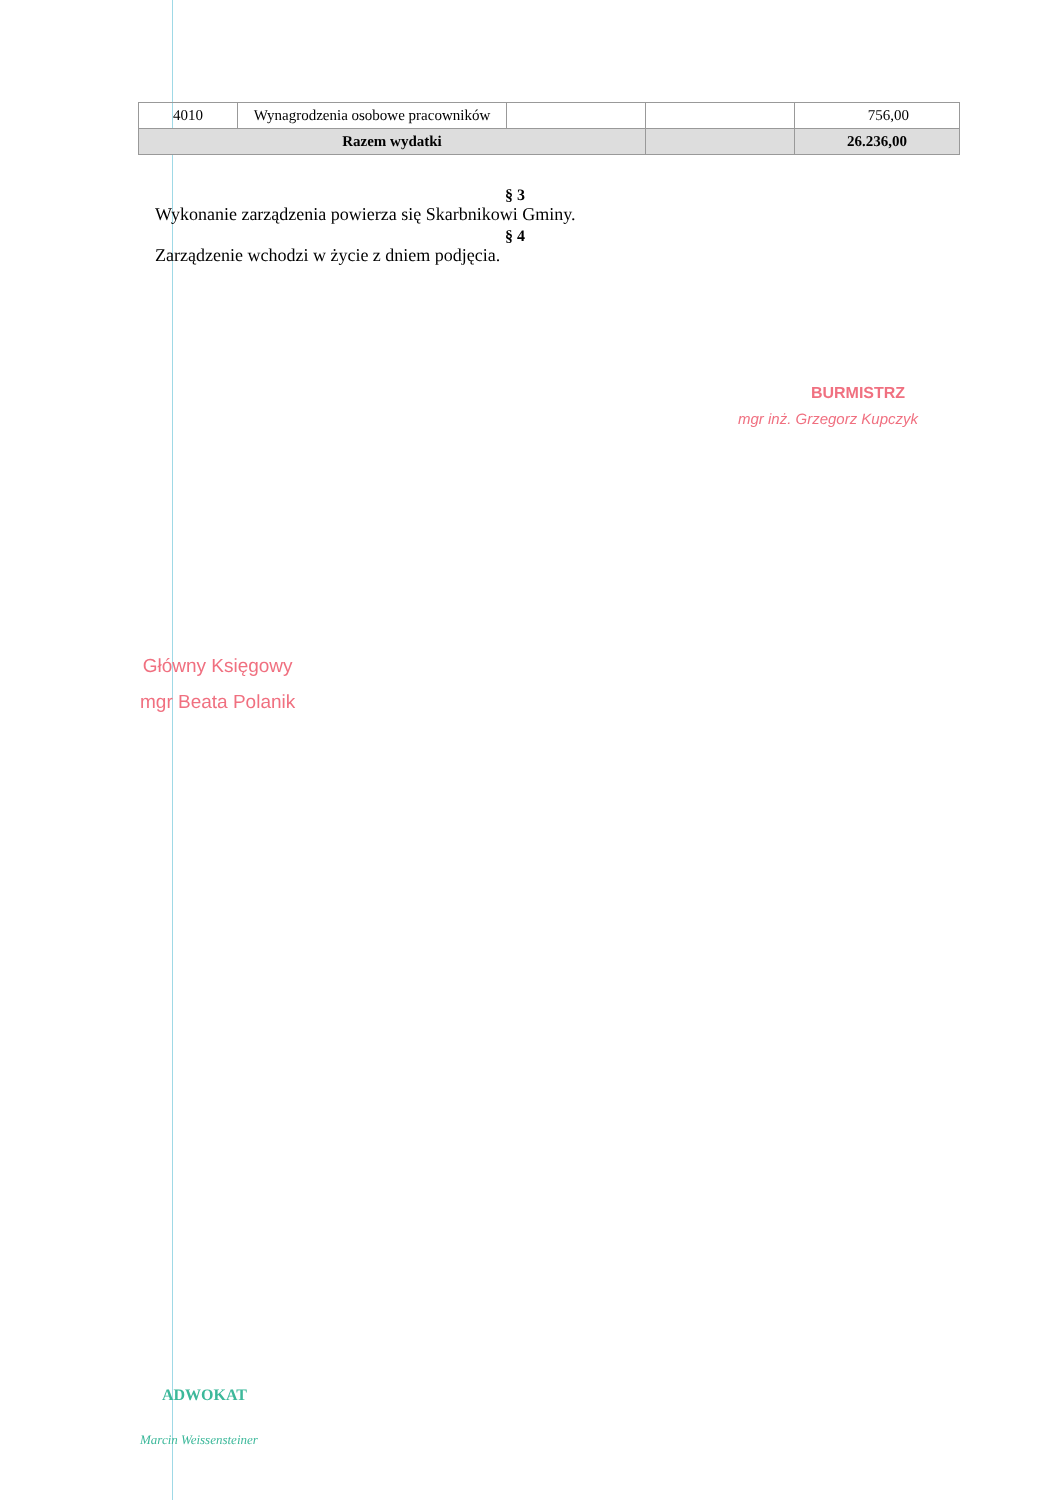| 4010 | Wynagrodzenia osobowe pracowników | | | 756,00 |
| Razem wydatki | | | | 26.236,00 |
§ 3
Wykonanie zarządzenia powierza się Skarbnikowi Gminy.
§ 4
Zarządzenie wchodzi w życie z dniem podjęcia.
BURMISTRZ
mgr inż. Grzegorz Kupczyk
Główny Księgowy
mgr Beata Polanik
ADWOKAT
Marcin Weissensteiner